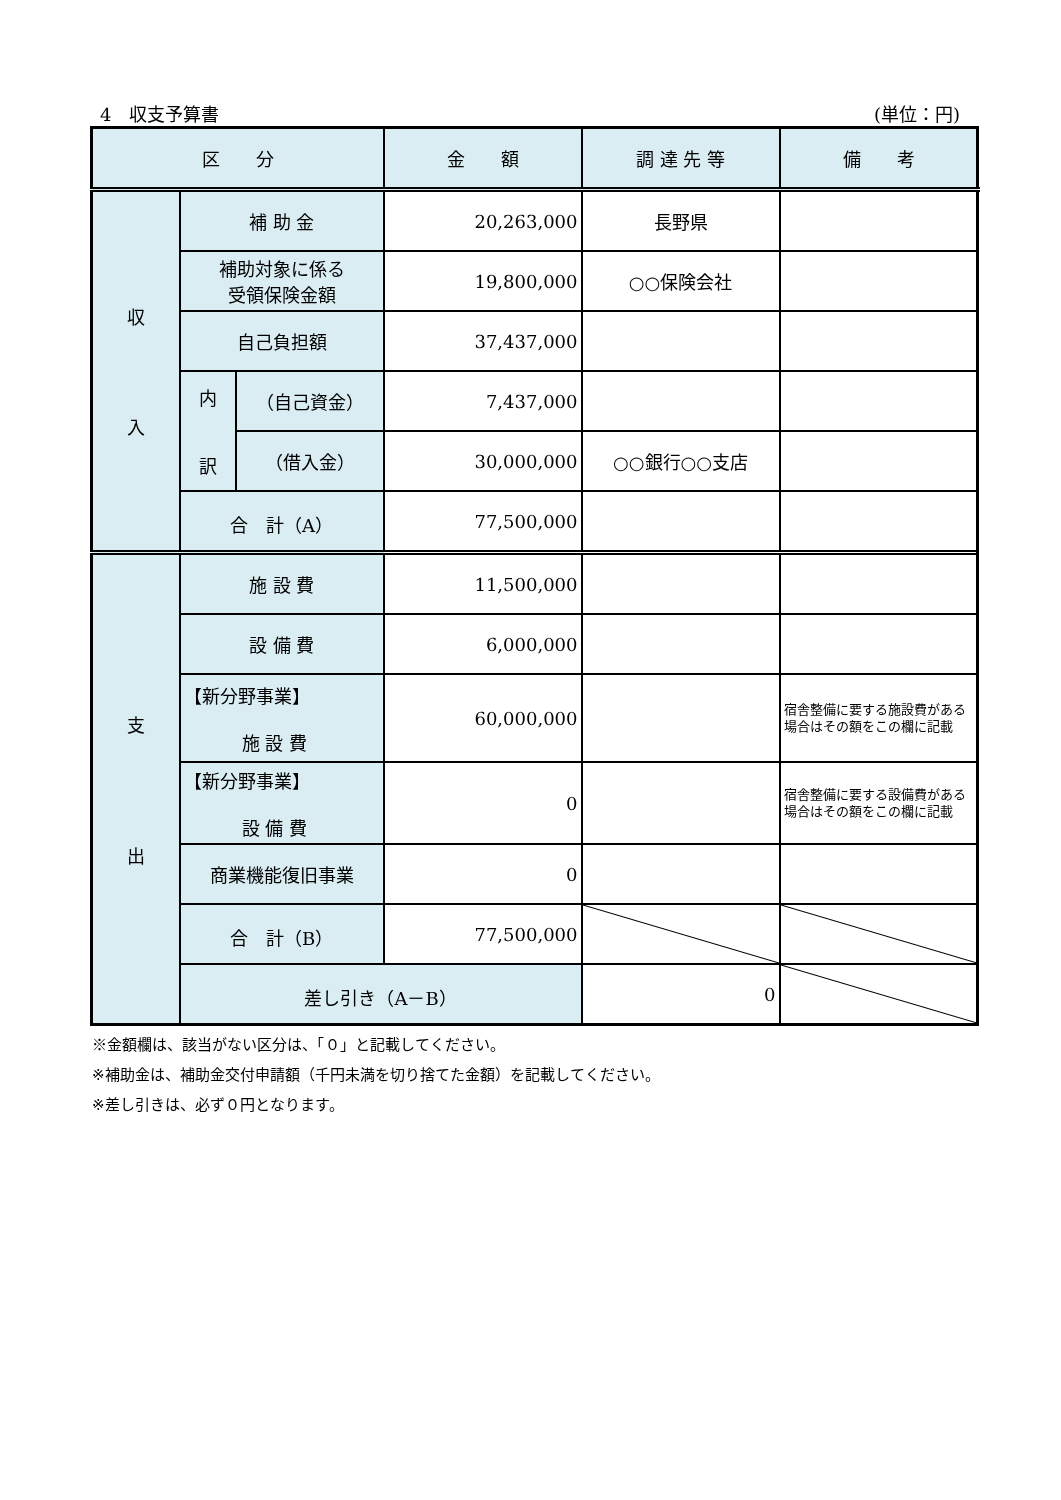4　収支予算書 (単位：円)
| 区 分 | | | 金 額 | 調 達 先 等 | 備 考 | |
| --- | --- | --- | --- | --- | --- | --- |
| 収 入 | 補 助 金 | | 20,263,000 | 長野県 | | |
| | 補助対象に係る 受領保険金額 | | 19,800,000 | ○○保険会社 | | |
| | 自己負担額 | | 37,437,000 | | | |
| | 内 訳 | （自己資金） | 7,437,000 | | | |
| | | （借入金） | 30,000,000 | ○○銀行○○支店 | | |
| | 合 計（A） | | 77,500,000 | | | |
| 支 出 | 施 設 費 | | 11,500,000 | | | |
| | 設 備 費 | | 6,000,000 | | | |
| | 【新分野事業】 施 設 費 | | 60,000,000 | | 宿舎整備に要する施設費がある場合はその額をこの欄に記載 | |
| | 【新分野事業】 設 備 費 | | 0 | | 宿舎整備に要する設備費がある場合はその額をこの欄に記載 | |
| | 商業機能復旧事業 | | 0 | | | |
| | 合 計（B） | | 77,500,000 | | | |
| | 差し引き（A－B） | | | 0 | | |
※金額欄は、該当がない区分は、「０」と記載してください。
※補助金は、補助金交付申請額（千円未満を切り捨てた金額）を記載してください。
※差し引きは、必ず０円となります。